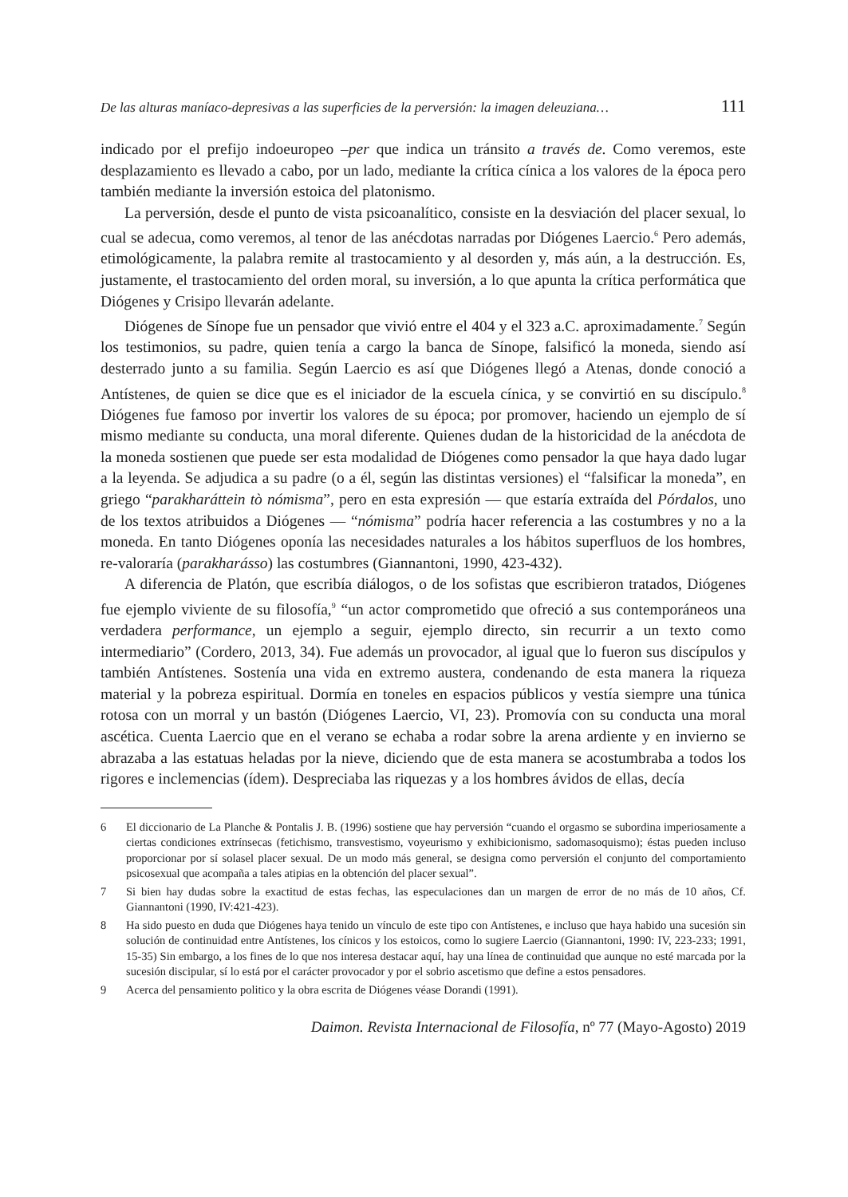De las alturas maníaco-depresivas a las superficies de la perversión: la imagen deleuziana… 111
indicado por el prefijo indoeuropeo –per que indica un tránsito a través de. Como veremos, este desplazamiento es llevado a cabo, por un lado, mediante la crítica cínica a los valores de la época pero también mediante la inversión estoica del platonismo.
La perversión, desde el punto de vista psicoanalítico, consiste en la desviación del placer sexual, lo cual se adecua, como veremos, al tenor de las anécdotas narradas por Diógenes Laercio.<sup>6</sup> Pero además, etimológicamente, la palabra remite al trastocamiento y al desorden y, más aún, a la destrucción. Es, justamente, el trastocamiento del orden moral, su inversión, a lo que apunta la crítica performática que Diógenes y Crisipo llevarán adelante.
Diógenes de Sínope fue un pensador que vivió entre el 404 y el 323 a.C. aproximadamente.<sup>7</sup> Según los testimonios, su padre, quien tenía a cargo la banca de Sínope, falsificó la moneda, siendo así desterrado junto a su familia. Según Laercio es así que Diógenes llegó a Atenas, donde conoció a Antístenes, de quien se dice que es el iniciador de la escuela cínica, y se convirtió en su discípulo.<sup>8</sup> Diógenes fue famoso por invertir los valores de su época; por promover, haciendo un ejemplo de sí mismo mediante su conducta, una moral diferente. Quienes dudan de la historicidad de la anécdota de la moneda sostienen que puede ser esta modalidad de Diógenes como pensador la que haya dado lugar a la leyenda. Se adjudica a su padre (o a él, según las distintas versiones) el “falsificar la moneda”, en griego “parakharáttein tò nómisma”, pero en esta expresión — que estaría extraída del Pórdalos, uno de los textos atribuidos a Diógenes — “nómisma” podría hacer referencia a las costumbres y no a la moneda. En tanto Diógenes oponía las necesidades naturales a los hábitos superfluos de los hombres, re-valoraría (parakharásso) las costumbres (Giannantoni, 1990, 423-432).
A diferencia de Platón, que escribía diálogos, o de los sofistas que escribieron tratados, Diógenes fue ejemplo viviente de su filosofía,<sup>9</sup> “un actor comprometido que ofreció a sus contemporáneos una verdadera performance, un ejemplo a seguir, ejemplo directo, sin recurrir a un texto como intermediario” (Cordero, 2013, 34). Fue además un provocador, al igual que lo fueron sus discípulos y también Antístenes. Sostenía una vida en extremo austera, condenando de esta manera la riqueza material y la pobreza espiritual. Dormía en toneles en espacios públicos y vestía siempre una túnica rotosa con un morral y un bastón (Diógenes Laercio, VI, 23). Promovía con su conducta una moral ascética. Cuenta Laercio que en el verano se echaba a rodar sobre la arena ardiente y en invierno se abrazaba a las estatuas heladas por la nieve, diciendo que de esta manera se acostumbraba a todos los rigores e inclemencias (ídem). Despreciaba las riquezas y a los hombres ávidos de ellas, decía
6 El diccionario de La Planche & Pontalis J. B. (1996) sostiene que hay perversión “cuando el orgasmo se subordina imperiosamente a ciertas condiciones extrínsecas (fetichismo, transvestismo, voyeurismo y exhibicionismo, sadomasoquismo); éstas pueden incluso proporcionar por sí solasel placer sexual. De un modo más general, se designa como perversión el conjunto del comportamiento psicosexual que acompaña a tales atipias en la obtención del placer sexual”.
7 Si bien hay dudas sobre la exactitud de estas fechas, las especulaciones dan un margen de error de no más de 10 años, Cf. Giannantoni (1990, IV:421-423).
8 Ha sido puesto en duda que Diógenes haya tenido un vínculo de este tipo con Antístenes, e incluso que haya habido una sucesión sin solución de continuidad entre Antístenes, los cínicos y los estoicos, como lo sugiere Laercio (Giannantoni, 1990: IV, 223-233; 1991, 15-35) Sin embargo, a los fines de lo que nos interesa destacar aquí, hay una línea de continuidad que aunque no esté marcada por la sucesión discipular, sí lo está por el carácter provocador y por el sobrio ascetismo que define a estos pensadores.
9 Acerca del pensamiento politico y la obra escrita de Diógenes véase Dorandi (1991).
Daimon. Revista Internacional de Filosofía, nº 77 (Mayo-Agosto) 2019